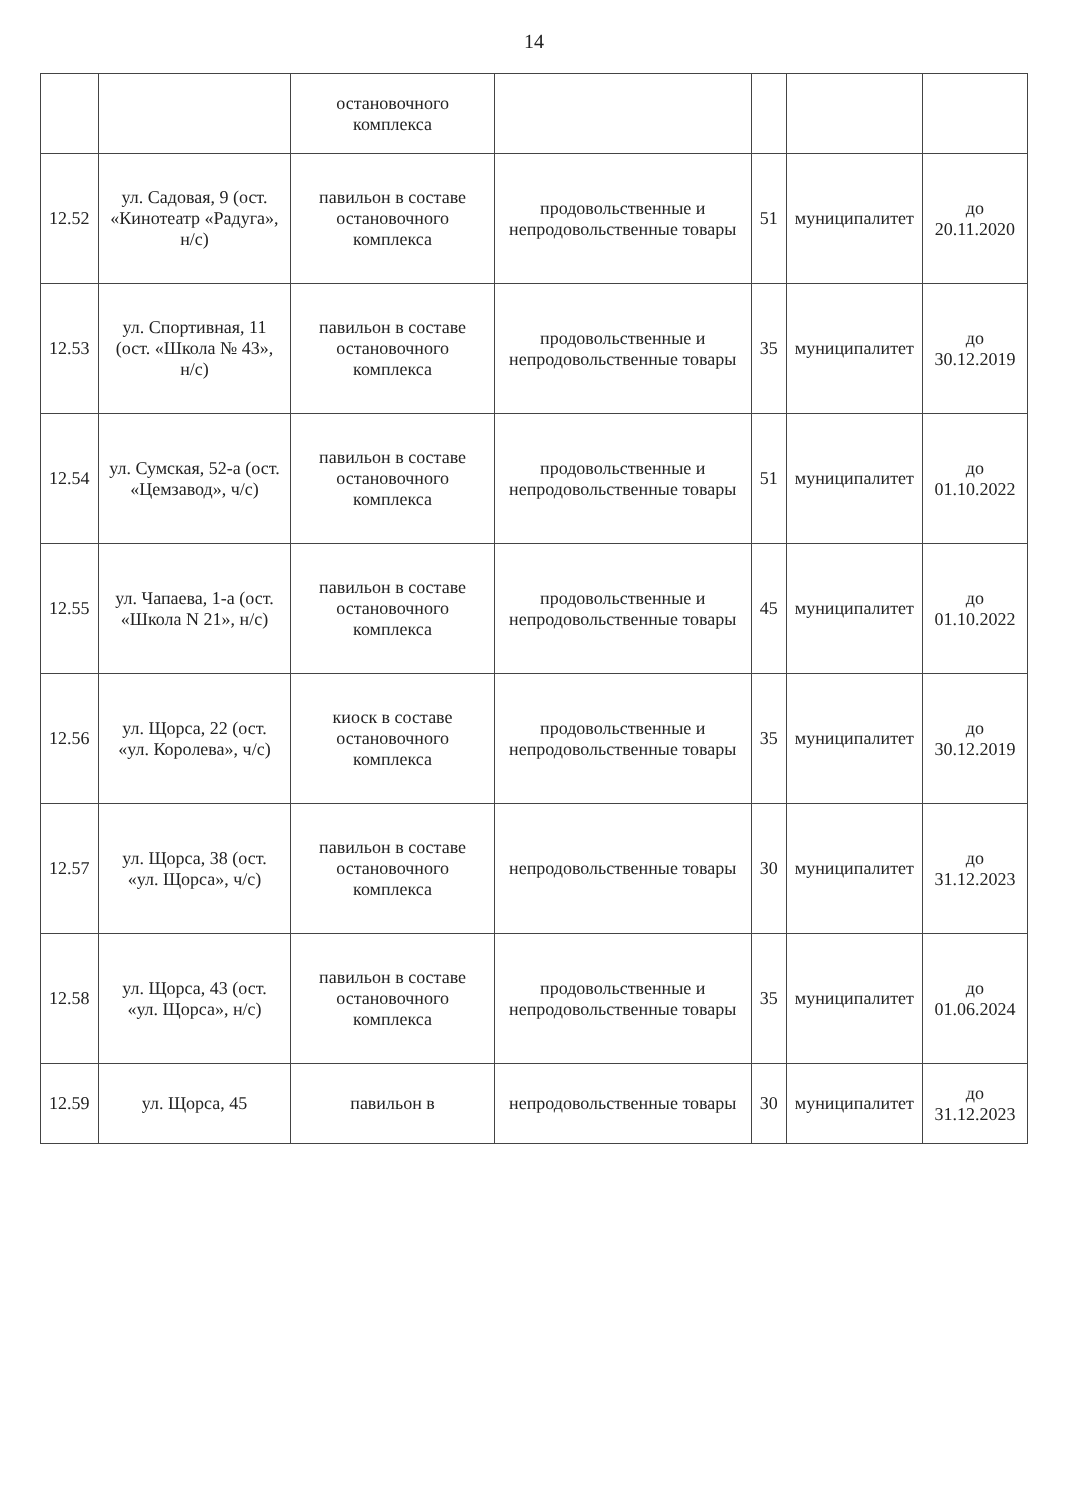14
| | | остановочного комплекса | | | | |
| 12.52 | ул. Садовая, 9 (ост. «Кинотеатр «Радуга», н/с) | павильон в составе остановочного комплекса | продовольственные и непродовольственные товары | 51 | муниципалитет | до 20.11.2020 |
| 12.53 | ул. Спортивная, 11 (ост. «Школа № 43», н/с) | павильон в составе остановочного комплекса | продовольственные и непродовольственные товары | 35 | муниципалитет | до 30.12.2019 |
| 12.54 | ул. Сумская, 52-а (ост. «Цемзавод», ч/с) | павильон в составе остановочного комплекса | продовольственные и непродовольственные товары | 51 | муниципалитет | до 01.10.2022 |
| 12.55 | ул. Чапаева, 1-а (ост. «Школа N 21», н/с) | павильон в составе остановочного комплекса | продовольственные и непродовольственные товары | 45 | муниципалитет | до 01.10.2022 |
| 12.56 | ул. Щорса, 22 (ост. «ул. Королева», ч/с) | киоск в составе остановочного комплекса | продовольственные и непродовольственные товары | 35 | муниципалитет | до 30.12.2019 |
| 12.57 | ул. Щорса, 38 (ост. «ул. Щорса», ч/с) | павильон в составе остановочного комплекса | непродовольственные товары | 30 | муниципалитет | до 31.12.2023 |
| 12.58 | ул. Щорса, 43 (ост. «ул. Щорса», н/с) | павильон в составе остановочного комплекса | продовольственные и непродовольственные товары | 35 | муниципалитет | до 01.06.2024 |
| 12.59 | ул. Щорса, 45 | павильон в | непродовольственные товары | 30 | муниципалитет | до 31.12.2023 |